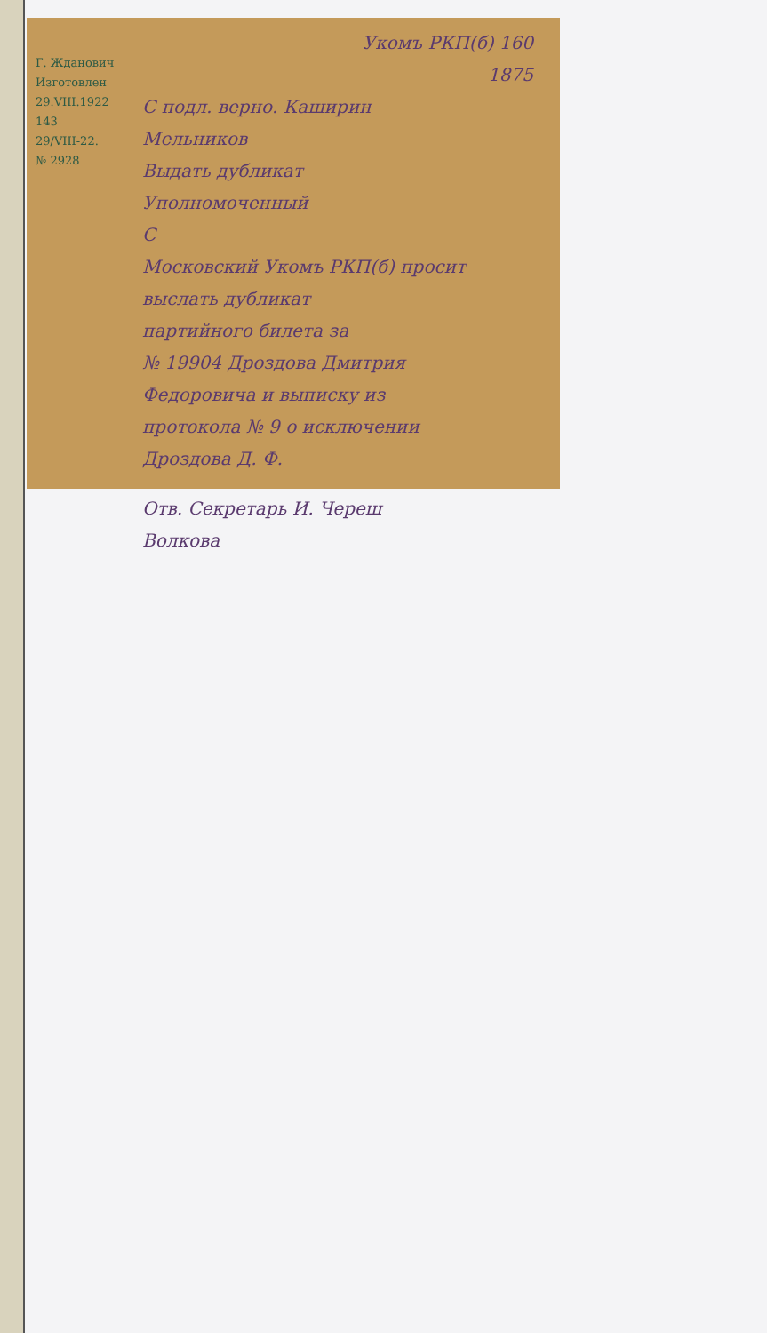Г. Жданович
Изготовлен 29.VIII.1922
143
29/VIII-22.
№ 2928
Укомъ РКП(б) 160
1875
С подл. верно. Каширин
Мельников
Выдать дубликат
Уполномоченный
С
Московский Укомъ РКП(б) просит
выслать дубликат
партийного билета за
№ 19904 Дроздова Дмитрия
Федоровича и выписку из
протокола № 9 о исключении
Дроздова Д. Ф.
Отв. Секретарь И. Череш
Волкова